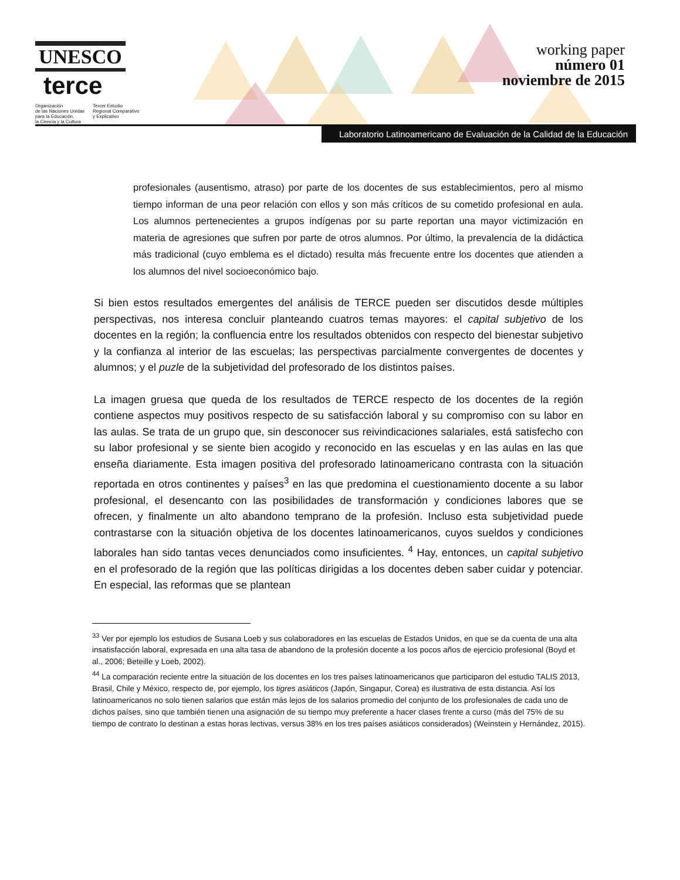UNESCO terce
Organización
de las Naciones Unidas
para la Educación,
la Ciencia y la Cultura
Tercer Estudio
Regional Comparativo
y Explicativo
working paper
número 01
noviembre de 2015
Laboratorio Latinoamericano de Evaluación de la Calidad de la Educación
profesionales (ausentismo, atraso) por parte de los docentes de sus establecimientos, pero al mismo tiempo informan de una peor relación con ellos y son más críticos de su cometido profesional en aula. Los alumnos pertenecientes a grupos indígenas por su parte reportan una mayor victimización en materia de agresiones que sufren por parte de otros alumnos. Por último, la prevalencia de la didáctica más tradicional (cuyo emblema es el dictado) resulta más frecuente entre los docentes que atienden a los alumnos del nivel socioeconómico bajo.
Si bien estos resultados emergentes del análisis de TERCE pueden ser discutidos desde múltiples perspectivas, nos interesa concluir planteando cuatros temas mayores: el capital subjetivo de los docentes en la región; la confluencia entre los resultados obtenidos con respecto del bienestar subjetivo y la confianza al interior de las escuelas; las perspectivas parcialmente convergentes de docentes y alumnos; y el puzle de la subjetividad del profesorado de los distintos países.
La imagen gruesa que queda de los resultados de TERCE respecto de los docentes de la región contiene aspectos muy positivos respecto de su satisfacción laboral y su compromiso con su labor en las aulas. Se trata de un grupo que, sin desconocer sus reivindicaciones salariales, está satisfecho con su labor profesional y se siente bien acogido y reconocido en las escuelas y en las aulas en las que enseña diariamente. Esta imagen positiva del profesorado latinoamericano contrasta con la situación reportada en otros continentes y países<sup>3</sup> en las que predomina el cuestionamiento docente a su labor profesional, el desencanto con las posibilidades de transformación y condiciones labores que se ofrecen, y finalmente un alto abandono temprano de la profesión. Incluso esta subjetividad puede contrastarse con la situación objetiva de los docentes latinoamericanos, cuyos sueldos y condiciones laborales han sido tantas veces denunciados como insuficientes. <sup>4</sup> Hay, entonces, un capital subjetivo en el profesorado de la región que las políticas dirigidas a los docentes deben saber cuidar y potenciar. En especial, las reformas que se plantean
<sup>33</sup> Ver por ejemplo los estudios de Susana Loeb y sus colaboradores en las escuelas de Estados Unidos, en que se da cuenta de una alta insatisfacción laboral, expresada en una alta tasa de abandono de la profesión docente a los pocos años de ejercicio profesional (Boyd et al., 2006; Beteille y Loeb, 2002).
<sup>44</sup> La comparación reciente entre la situación de los docentes en los tres países latinoamericanos que participaron del estudio TALIS 2013, Brasil, Chile y México, respecto de, por ejemplo, los tigres asiáticos (Japón, Singapur, Corea) es ilustrativa de esta distancia. Así los latinoamericanos no solo tienen salarios que están más lejos de los salarios promedio del conjunto de los profesionales de cada uno de dichos países, sino que también tienen una asignación de su tiempo muy preferente a hacer clases frente a curso (más del 75% de su tiempo de contrato lo destinan a estas horas lectivas, versus 38% en los tres países asiáticos considerados) (Weinstein y Hernández, 2015).